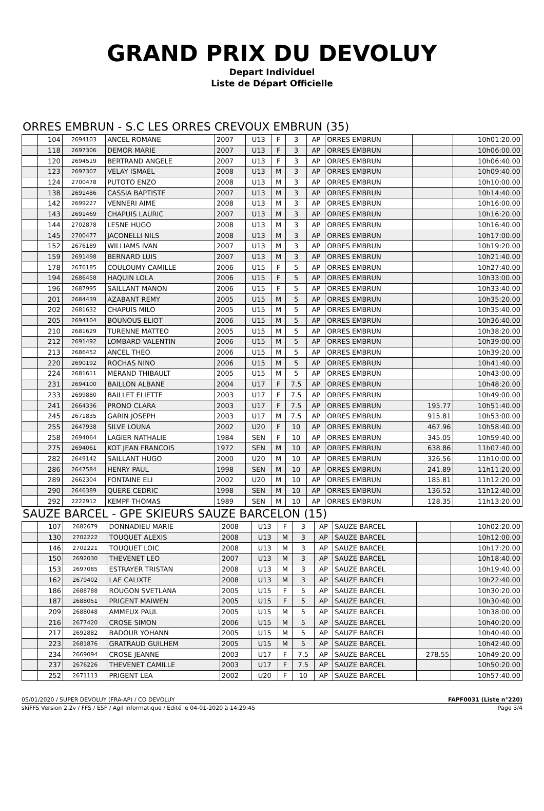GRAND PRIX DU DEVOLUY
Depart Individuel
Liste de Départ Officielle
ORRES EMBRUN - S.C LES ORRES CREVOUX EMBRUN (35)
| | 104 | 2694103 | ANCEL ROMANE | 2007 | U13 | F | 3 | AP | ORRES EMBRUN | | 10h01:20.00 |
| | 118 | 2697306 | DEMOR MARIE | 2007 | U13 | F | 3 | AP | ORRES EMBRUN | | 10h06:00.00 |
| | 120 | 2694519 | BERTRAND ANGELE | 2007 | U13 | F | 3 | AP | ORRES EMBRUN | | 10h06:40.00 |
| | 123 | 2697307 | VELAY ISMAEL | 2008 | U13 | M | 3 | AP | ORRES EMBRUN | | 10h09:40.00 |
| | 124 | 2700478 | PUTOTO ENZO | 2008 | U13 | M | 3 | AP | ORRES EMBRUN | | 10h10:00.00 |
| | 138 | 2691486 | CASSIA BAPTISTE | 2007 | U13 | M | 3 | AP | ORRES EMBRUN | | 10h14:40.00 |
| | 142 | 2699227 | VENNERI AIME | 2008 | U13 | M | 3 | AP | ORRES EMBRUN | | 10h16:00.00 |
| | 143 | 2691469 | CHAPUIS LAURIC | 2007 | U13 | M | 3 | AP | ORRES EMBRUN | | 10h16:20.00 |
| | 144 | 2702878 | LESNE HUGO | 2008 | U13 | M | 3 | AP | ORRES EMBRUN | | 10h16:40.00 |
| | 145 | 2700477 | JACONELLI NILS | 2008 | U13 | M | 3 | AP | ORRES EMBRUN | | 10h17:00.00 |
| | 152 | 2676189 | WILLIAMS IVAN | 2007 | U13 | M | 3 | AP | ORRES EMBRUN | | 10h19:20.00 |
| | 159 | 2691498 | BERNARD LUIS | 2007 | U13 | M | 3 | AP | ORRES EMBRUN | | 10h21:40.00 |
| | 178 | 2676185 | COULOUMY CAMILLE | 2006 | U15 | F | 5 | AP | ORRES EMBRUN | | 10h27:40.00 |
| | 194 | 2686458 | HAQUIN LOLA | 2006 | U15 | F | 5 | AP | ORRES EMBRUN | | 10h33:00.00 |
| | 196 | 2687995 | SAILLANT MANON | 2006 | U15 | F | 5 | AP | ORRES EMBRUN | | 10h33:40.00 |
| | 201 | 2684439 | AZABANT REMY | 2005 | U15 | M | 5 | AP | ORRES EMBRUN | | 10h35:20.00 |
| | 202 | 2681632 | CHAPUIS MILO | 2005 | U15 | M | 5 | AP | ORRES EMBRUN | | 10h35:40.00 |
| | 205 | 2694104 | BOUNOUS ELIOT | 2006 | U15 | M | 5 | AP | ORRES EMBRUN | | 10h36:40.00 |
| | 210 | 2681629 | TURENNE MATTEO | 2005 | U15 | M | 5 | AP | ORRES EMBRUN | | 10h38:20.00 |
| | 212 | 2691492 | LOMBARD VALENTIN | 2006 | U15 | M | 5 | AP | ORRES EMBRUN | | 10h39:00.00 |
| | 213 | 2686452 | ANCEL THEO | 2006 | U15 | M | 5 | AP | ORRES EMBRUN | | 10h39:20.00 |
| | 220 | 2690192 | ROCHAS NINO | 2006 | U15 | M | 5 | AP | ORRES EMBRUN | | 10h41:40.00 |
| | 224 | 2681611 | MERAND THIBAULT | 2005 | U15 | M | 5 | AP | ORRES EMBRUN | | 10h43:00.00 |
| | 231 | 2694100 | BAILLON ALBANE | 2004 | U17 | F | 7.5 | AP | ORRES EMBRUN | | 10h48:20.00 |
| | 233 | 2699880 | BAILLET ELIETTE | 2003 | U17 | F | 7.5 | AP | ORRES EMBRUN | | 10h49:00.00 |
| | 241 | 2664336 | PRONO CLARA | 2003 | U17 | F | 7.5 | AP | ORRES EMBRUN | 195.77 | 10h51:40.00 |
| | 245 | 2671835 | GARIN JOSEPH | 2003 | U17 | M | 7.5 | AP | ORRES EMBRUN | 915.81 | 10h53:00.00 |
| | 255 | 2647938 | SILVE LOUNA | 2002 | U20 | F | 10 | AP | ORRES EMBRUN | 467.96 | 10h58:40.00 |
| | 258 | 2694064 | LAGIER NATHALIE | 1984 | SEN | F | 10 | AP | ORRES EMBRUN | 345.05 | 10h59:40.00 |
| | 275 | 2694061 | KOT JEAN FRANCOIS | 1972 | SEN | M | 10 | AP | ORRES EMBRUN | 638.86 | 11h07:40.00 |
| | 282 | 2649142 | SAILLANT HUGO | 2000 | U20 | M | 10 | AP | ORRES EMBRUN | 326.56 | 11h10:00.00 |
| | 286 | 2647584 | HENRY PAUL | 1998 | SEN | M | 10 | AP | ORRES EMBRUN | 241.89 | 11h11:20.00 |
| | 289 | 2662304 | FONTAINE ELI | 2002 | U20 | M | 10 | AP | ORRES EMBRUN | 185.81 | 11h12:20.00 |
| | 290 | 2646389 | QUERE CEDRIC | 1998 | SEN | M | 10 | AP | ORRES EMBRUN | 136.52 | 11h12:40.00 |
| | 292 | 2222912 | KEMPF THOMAS | 1989 | SEN | M | 10 | AP | ORRES EMBRUN | 128.35 | 11h13:20.00 |
SAUZE BARCEL - GPE SKIEURS SAUZE BARCELON (15)
| | 107 | 2682679 | DONNADIEU MARIE | 2008 | U13 | F | 3 | AP | SAUZE BARCEL | | 10h02:20.00 |
| | 130 | 2702222 | TOUQUET ALEXIS | 2008 | U13 | M | 3 | AP | SAUZE BARCEL | | 10h12:00.00 |
| | 146 | 2702221 | TOUQUET LOIC | 2008 | U13 | M | 3 | AP | SAUZE BARCEL | | 10h17:20.00 |
| | 150 | 2692030 | THEVENET LEO | 2007 | U13 | M | 3 | AP | SAUZE BARCEL | | 10h18:40.00 |
| | 153 | 2697085 | ESTRAYER TRISTAN | 2008 | U13 | M | 3 | AP | SAUZE BARCEL | | 10h19:40.00 |
| | 162 | 2679402 | LAE CALIXTE | 2008 | U13 | M | 3 | AP | SAUZE BARCEL | | 10h22:40.00 |
| | 186 | 2688788 | ROUGON SVETLANA | 2005 | U15 | F | 5 | AP | SAUZE BARCEL | | 10h30:20.00 |
| | 187 | 2688051 | PRIGENT MAIWEN | 2005 | U15 | F | 5 | AP | SAUZE BARCEL | | 10h30:40.00 |
| | 209 | 2688048 | AMMEUX PAUL | 2005 | U15 | M | 5 | AP | SAUZE BARCEL | | 10h38:00.00 |
| | 216 | 2677420 | CROSE SIMON | 2006 | U15 | M | 5 | AP | SAUZE BARCEL | | 10h40:20.00 |
| | 217 | 2692882 | BADOUR YOHANN | 2005 | U15 | M | 5 | AP | SAUZE BARCEL | | 10h40:40.00 |
| | 223 | 2681876 | GRATRAUD GUILHEM | 2005 | U15 | M | 5 | AP | SAUZE BARCEL | | 10h42:40.00 |
| | 234 | 2669094 | CROSE JEANNE | 2003 | U17 | F | 7.5 | AP | SAUZE BARCEL | 278.55 | 10h49:20.00 |
| | 237 | 2676226 | THEVENET CAMILLE | 2003 | U17 | F | 7.5 | AP | SAUZE BARCEL | | 10h50:20.00 |
| | 252 | 2671113 | PRIGENT LEA | 2002 | U20 | F | 10 | AP | SAUZE BARCEL | | 10h57:40.00 |
05/01/2020 / SUPER DEVOLUY (FRA-AP) / CO DEVOLUY FAPF0031 (Liste n°220)
skiFFS Version 2.2v / FFS / ESF / Agil Informatique / Edité le 04-01-2020 à 14:29:45 Page 3/4